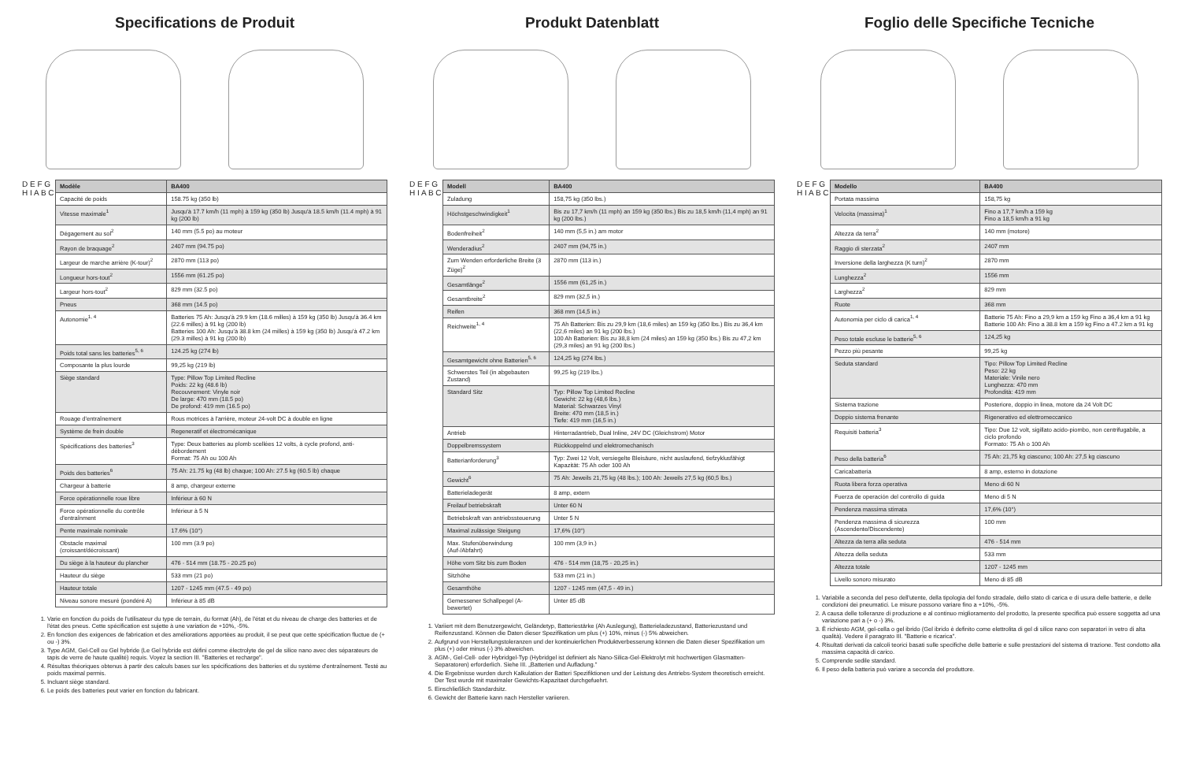Specifications de Produit
D E F G H I A B C
| Modèle | BA400 |
| --- | --- |
| Capacité de poids | 158.75 kg (350 lb) |
| Vitesse maximale<sup>1</sup> | Jusqu'à 17.7 km/h (11 mph) à 159 kg (350 lb) Jusqu'à 18.5 km/h (11.4 mph) à 91 kg (200 lb) |
| Dégagement au sol<sup>2</sup> | 140 mm (5.5 po) au moteur |
| Rayon de braquage<sup>2</sup> | 2407 mm (94.75 po) |
| Largeur de marche arrière (K-tour)<sup>2</sup> | 2870 mm (113 po) |
| Longueur hors-tout<sup>2</sup> | 1556 mm (61.25 po) |
| Largeur hors-tout<sup>2</sup> | 829 mm (32.5 po) |
| Pneus | 368 mm (14.5 po) |
| Autonomie<sup>1, 4</sup> | Batteries 75 Ah: Jusqu'à 29.9 km (18.6 milles) à 159 kg (350 lb) Jusqu'à 36.4 km (22.6 milles) à 91 kg (200 lb) Batteries 100 Ah: Jusqu'à 38.8 km (24 milles) à 159 kg (350 lb) Jusqu'à 47.2 km (29.3 milles) à 91 kg (200 lb) |
| Poids total sans les batteries<sup>5, 6</sup> | 124.25 kg (274 lb) |
| Composante la plus lourde | 99,25 kg (219 lb) |
| Siège standard | Type: Pillow Top Limited Recline Poids: 22 kg (48.6 lb) Recouvrement: Vinyle noir De large: 470 mm (18.5 po) De profond: 419 mm (16.5 po) |
| Rouage d'entraînement | Rous motrices à l'arrière, moteur 24-volt DC à double en ligne |
| Système de frein double | Regeneratif et électromécanique |
| Spécifications des batteries<sup>3</sup> | Type: Deux batteries au plomb scellées 12 volts, à cycle profond, anti-débordement Format: 75 Ah ou 100 Ah |
| Poids des batteries<sup>6</sup> | 75 Ah: 21.75 kg (48 lb) chaque; 100 Ah: 27.5 kg (60.5 lb) chaque |
| Chargeur à batterie | 8 amp, chargeur externe |
| Force opérationnelle roue libre | Inférieur à 60 N |
| Force opérationnelle du contrôle d'entraînment | Inférieur à 5 N |
| Pente maximale nominale | 17.6% (10°) |
| Obstacle maximal (croissant/décroissant) | 100 mm (3.9 po) |
| Du siège à la hauteur du plancher | 476 - 514 mm (18.75 - 20.25 po) |
| Hauteur du siège | 533 mm (21 po) |
| Hauteur totale | 1207 - 1245 mm (47.5 - 49 po) |
| Niveau sonore mesuré (pondéré A) | Inférieur à 85 dB |
1. Varie en fonction du poids de l'utilisateur du type de terrain, du format (Ah), de l'état et du niveau de charge des batteries et de l'état des pneus. Cette spécification est sujette à une variation de +10%, -5%.
2. En fonction des exigences de fabrication et des améliorations apportées au produit, il se peut que cette spécification fluctue de (+ ou -) 3%.
3. Type AGM, Gel-Cell ou Gel hybride (Le Gel hybride est défini comme électrolyte de gel de silice nano avec des séparateurs de tapis de verre de haute qualité) requis. Voyez la section III. "Batteries et recharge".
4. Résultas théoriques obtenus à partir des calculs bases sur les spécifications des batteries et du système d'entraînement. Testé au poids maximal permis.
5. Incluant siège standard.
6. Le poids des batteries peut varier en fonction du fabricant.
Produkt Datenblatt
D E F G H I A B C
| Modell | BA400 |
| --- | --- |
| Zuladung | 158,75 kg (350 lbs.) |
| Höchstgeschwindigkeit<sup>1</sup> | Bis zu 17,7 km/h (11 mph) an 159 kg (350 lbs.) Bis zu 18,5 km/h (11,4 mph) an 91 kg (200 lbs.) |
| Bodenfreiheit<sup>2</sup> | 140 mm (5,5 in.) am motor |
| Wenderadius<sup>2</sup> | 2407 mm (94,75 in.) |
| Zum Wenden erforderliche Breite (3 Züge)<sup>2</sup> | 2870 mm (113 in.) |
| Gesamtlänge<sup>2</sup> | 1556 mm (61,25 in.) |
| Gesamtbreite<sup>2</sup> | 829 mm (32,5 in.) |
| Reifen | 368 mm (14,5 in.) |
| Reichweite<sup>1, 4</sup> | 75 Ah Batterien: Bis zu 29,9 km (18,6 miles) an 159 kg (350 lbs.) Bis zu 36,4 km (22,6 miles) an 91 kg (200 lbs.) 100 Ah Batterien: Bis zu 38,8 km (24 miles) an 159 kg (350 lbs.) Bis zu 47,2 km (29,3 miles) an 91 kg (200 lbs.) |
| Gesamtgewicht ohne Batterien<sup>5, 6</sup> | 124,25 kg (274 lbs.) |
| Schwerstes Teil (in abgebauten Zustand) | 99,25 kg (219 lbs.) |
| Standard Sitz | Typ: Pillow Top Limited Recline Gewicht: 22 kg (48,6 lbs.) Material: Schwarzes Vinyl Breite: 470 mm (18,5 in.) Tiefe: 419 mm (16,5 in.) |
| Antrieb | Hinterradantrieb, Dual Inline, 24V DC (Gleichstrom) Motor |
| Doppelbremssystem | Rückkoppelnd und elektromechanisch |
| Batterianforderung<sup>3</sup> | Typ: Zwei 12 Volt, versiegelte Bleisäure, nicht auslaufend, tiefzyklusfähigt Kapazität: 75 Ah oder 100 Ah |
| Gewicht<sup>6</sup> | 75 Ah: Jeweils 21,75 kg (48 lbs.); 100 Ah: Jeweils 27,5 kg (60,5 lbs.) |
| Batterieladegerät | 8 amp, extern |
| Freilauf betriebskraft | Unter 60 N |
| Betriebskraft van antriebssteuerung | Unter 5 N |
| Maximal zulässige Steigung | 17,6% (10°) |
| Max. Stufenüberwindung (Auf-/Abfahrt) | 100 mm (3,9 in.) |
| Höhe vom Sitz bis zum Boden | 476 - 514 mm (18,75 - 20,25 in.) |
| Sitzhöhe | 533 mm (21 in.) |
| Gesamthöhe | 1207 - 1245 mm (47,5 - 49 in.) |
| Gemessener Schallpegel (A-bewertet) | Unter 85 dB |
1. Variiert mit dem Benutzergewicht, Geländetyp, Batteriestärke (Ah Auslegung), Batterieladezustand, Batteriezustand und Reifenzustand. Können die Daten dieser Spezifikation um plus (+) 10%, minus (-) 5% abweichen.
2. Aufgrund von Herstellungstoleranzen und der kontinuierlichen Produktverbesserung können die Daten dieser Spezifikation um plus (+) oder minus (-) 3% abweichen.
3. AGM-, Gel-Cell- oder Hybridgel-Typ (Hybridgel ist definiert als Nano-Silica-Gel-Elektrolyt mit hochwertigen Glasmatten-Separatoren) erforderlich. Siehe III. „Batterien und Aufladung."
4. Die Ergebnisse wurden durch Kalkulation der Batteri Spezifiktionen und der Leistung des Antriebs-System theoretisch erreicht. Der Test wurde mit maximaler Gewichts-Kapazitaet durchgefuehrt.
5. Einschließlich Standardsitz.
6. Gewicht der Batterie kann nach Hersteller variieren.
Foglio delle Specifiche Tecniche
D E F G H I A B C
| Modello | BA400 |
| --- | --- |
| Portata massima | 158,75 kg |
| Velocita (massima)<sup>1</sup> | Fino a 17,7 km/h a 159 kg Fino a 18,5 km/h a 91 kg |
| Altezza da terra<sup>2</sup> | 140 mm (motore) |
| Raggio di sterzata<sup>2</sup> | 2407 mm |
| Inversione della larghezza (K turn)<sup>2</sup> | 2870 mm |
| Lunghezza<sup>2</sup> | 1556 mm |
| Larghezza<sup>2</sup> | 829 mm |
| Ruote | 368 mm |
| Autonomia per ciclo di carica<sup>1, 4</sup> | Batterie 75 Ah: Fino a 29,9 km a 159 kg Fino a 36,4 km a 91 kg Batterie 100 Ah: Fino a 38.8 km a 159 kg Fino a 47.2 km a 91 kg |
| Peso totale escluse le batterie<sup>5, 6</sup> | 124,25 kg |
| Pezzo più pesante | 99,25 kg |
| Seduta standard | Tipo: Pillow Top Limited Recline Peso: 22 kg Materiale: Vinile nero Lunghezza: 470 mm Profondità: 419 mm |
| Sistema trazione | Posteriore, doppio in linea, motore da 24 Volt DC |
| Doppio sistema frenante | Rigenerativo ed elettromeccanico |
| Requisiti batteria<sup>3</sup> | Tipo: Due 12 volt, sigillato acido-piombo, non centrifugabile, a ciclo profondo Formato: 75 Ah o 100 Ah |
| Peso della batteria<sup>6</sup> | 75 Ah: 21,75 kg ciascuno; 100 Ah: 27,5 kg ciascuno |
| Caricabatteria | 8 amp, esterno in dotazione |
| Ruota libera forza operativa | Meno di 60 N |
| Fuerza de operación del controllo di guida | Meno di 5 N |
| Pendenza massima stimata | 17,6% (10°) |
| Pendenza massima di sicurezza (Ascendente/Discendente) | 100 mm |
| Altezza da terra alla seduta | 476 - 514 mm |
| Altezza della seduta | 533 mm |
| Altezza totale | 1207 - 1245 mm |
| Livello sonoro misurato | Meno di 85 dB |
1. Variabile a seconda del peso dell'utente, della tipologia del fondo stradale, dello stato di carica e di usura delle batterie, e delle condizioni dei pneumatici. Le misure possono variare fino a +10%, -5%.
2. A causa delle tolleranze di produzione e al continuo miglioramento del prodotto, la presente specifica può essere soggetta ad una variazione pari a (+ o -) 3%.
3. È richiesto AGM, gel-cella o gel ibrido (Gel ibrido è definito come elettrolita di gel di silice nano con separatori in vetro di alta qualità). Vedere il paragrato III. "Batterie e ricarica".
4. Risultati derivati da calcoli teorici basati sulle specifiche delle batterie e sulle prestazioni del sistema di trazione. Test condotto alla massima capacità di carico.
5. Comprende sedile standard.
6. Il peso della batteria può variare a seconda del produttore.